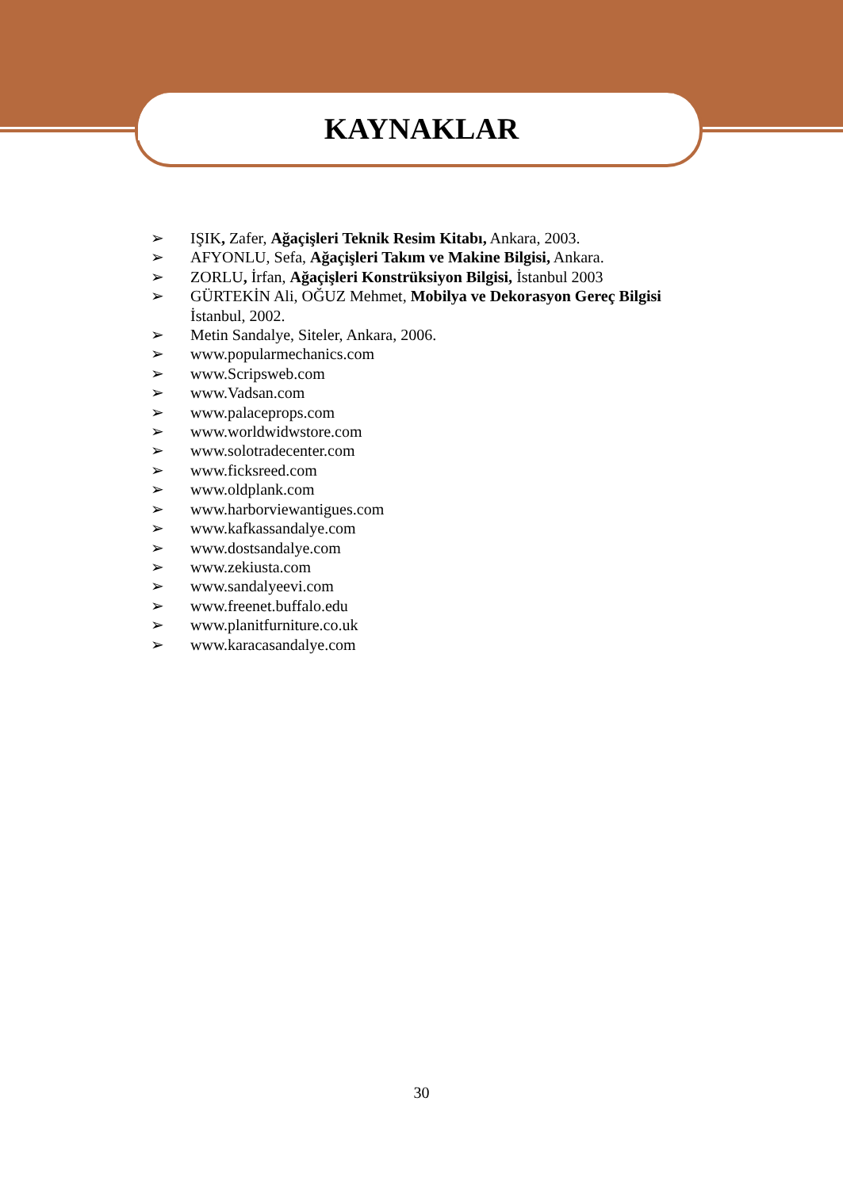KAYNAKLAR
➢ IŞIK, Zafer, Ağaçişleri Teknik Resim Kitabı, Ankara, 2003.
➢ AFYONLU, Sefa, Ağaçişleri Takım ve Makine Bilgisi, Ankara.
➢ ZORLU, İrfan, Ağaçişleri Konstrüksiyon Bilgisi, İstanbul 2003
➢ GÜRTEKİN Ali, OĞUZ Mehmet, Mobilya ve Dekorasyon Gereç Bilgisi İstanbul, 2002.
➢ Metin Sandalye, Siteler, Ankara, 2006.
➢ www.popularmechanics.com
➢ www.Scripsweb.com
➢ www.Vadsan.com
➢ www.palaceprops.com
➢ www.worldwidwstore.com
➢ www.solotradecenter.com
➢ www.ficksreed.com
➢ www.oldplank.com
➢ www.harborviewantigues.com
➢ www.kafkassandalye.com
➢ www.dostsandalye.com
➢ www.zekiusta.com
➢ www.sandalyeevi.com
➢ www.freenet.buffalo.edu
➢ www.planitfurniture.co.uk
➢ www.karacasandalye.com
30